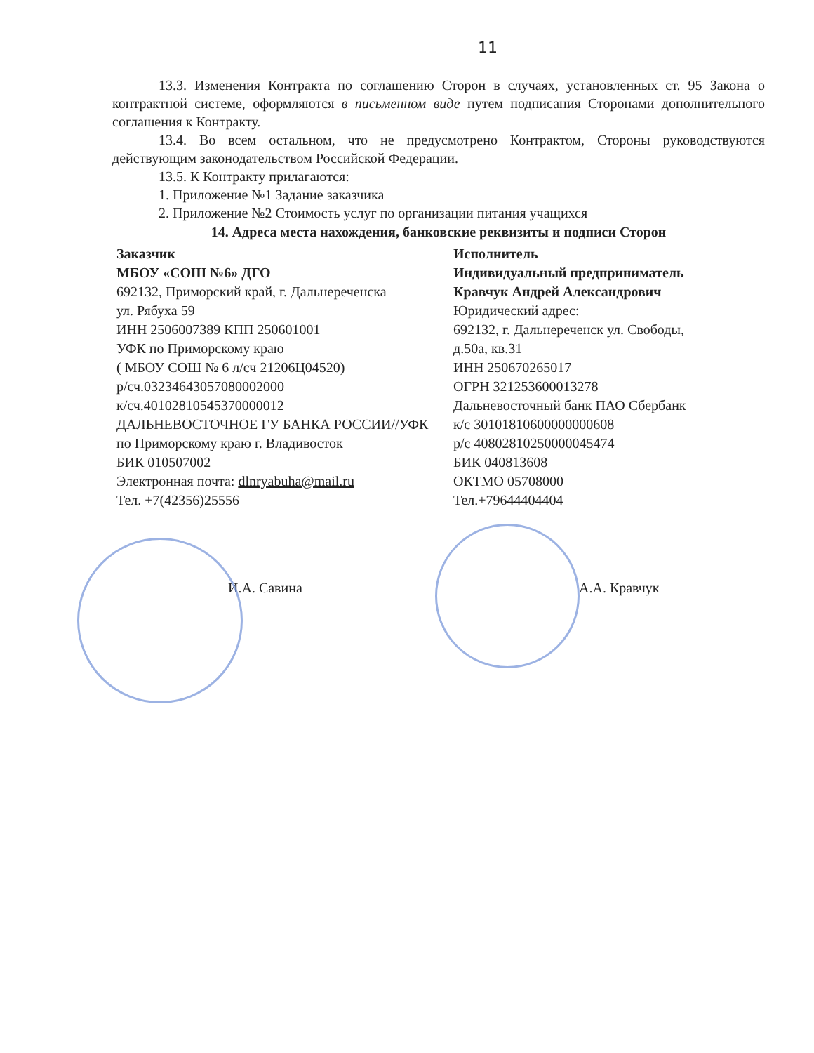11
13.3. Изменения Контракта по соглашению Сторон в случаях, установленных ст. 95 Закона о контрактной системе, оформляются в письменном виде путем подписания Сторонами дополнительного соглашения к Контракту.
13.4. Во всем остальном, что не предусмотрено Контрактом, Стороны руководствуются действующим законодательством Российской Федерации.
13.5. К Контракту прилагаются:
1. Приложение №1 Задание заказчика
2. Приложение №2 Стоимость услуг по организации питания учащихся
14. Адреса места нахождения, банковские реквизиты и подписи Сторон
Заказчик
МБОУ «СОШ №6» ДГО
692132, Приморский край, г. Дальнереченска
ул. Рябуха 59
ИНН 2506007389 КПП 250601001
УФК по Приморскому краю
( МБОУ СОШ № 6 л/сч 21206Ц04520)
р/сч.03234643057080002000
к/сч.40102810545370000012
ДАЛЬНЕВОСТОЧНОЕ ГУ БАНКА РОССИИ//УФК
по Приморскому краю г. Владивосток
БИК 010507002
Электронная почта: dlnryabuha@mail.ru
Тел. +7(42356)25556
Исполнитель
Индивидуальный предприниматель
Кравчук Андрей Александрович
Юридический адрес:
692132, г. Дальнереченск ул. Свободы,
д.50а, кв.31
ИНН 250670265017
ОГРН 321253600013278
Дальневосточный банк ПАО Сбербанк
к/с 30101810600000000608
р/с 40802810250000045474
БИК 040813608
ОКТМО 05708000
Тел.+79644404404
И.А. Савина А.А. Кравчук